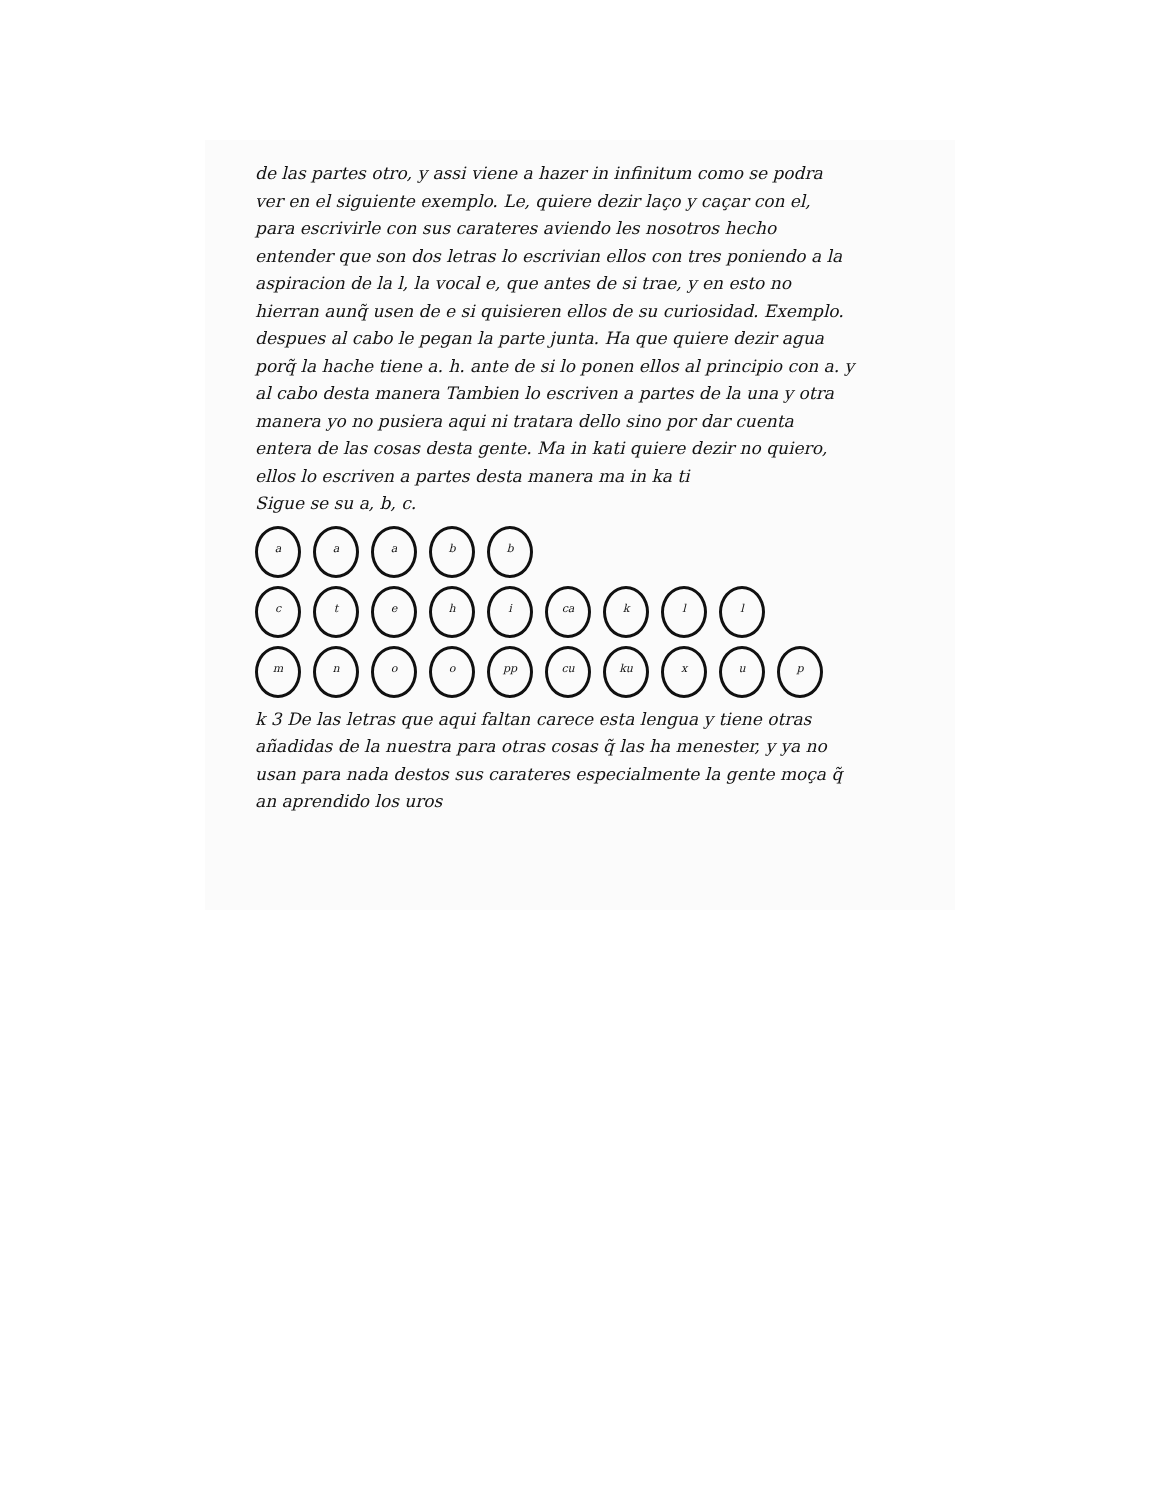de las partes otro, y assi viene a hazer in infinitum como se podra ver en el siguiente exemplo. Le, quiere dezir laço y caçar con el, para escrivirle con sus carateres aviendo les nosotros hecho entender que son dos letras lo escrivian ellos con tres poniendo a la aspiracion de la l, la vocal e, que antes de si trae, y en esto no hierran aunq̃ usen de e si quisieren ellos de su curiosidad. Exemplo. despues al cabo le pegan la parte junta. Ha que quiere dezir agua porq̃ la hache tiene a. h. ante de si lo ponen ellos al principio con a. y al cabo desta manera Tambien lo escriven a partes de la una y otra manera yo no pusiera aqui ni tratara dello sino por dar cuenta entera de las cosas desta gente. Ma in kati quiere dezir no quiero, ellos lo escriven a partes desta manera ma in ka ti
Sigue se su a, b, c.
a
a
a
b
b
c
t
e
h
i
ca
k
l
l
m
n
o
o
pp
cu
ku
x
u
p
k 3 De las letras que aqui faltan carece esta lengua y tiene otras añadidas de la nuestra para otras cosas q̃ las ha menester, y ya no usan para nada destos sus carateres especialmente la gente moça q̃ an aprendido los uros